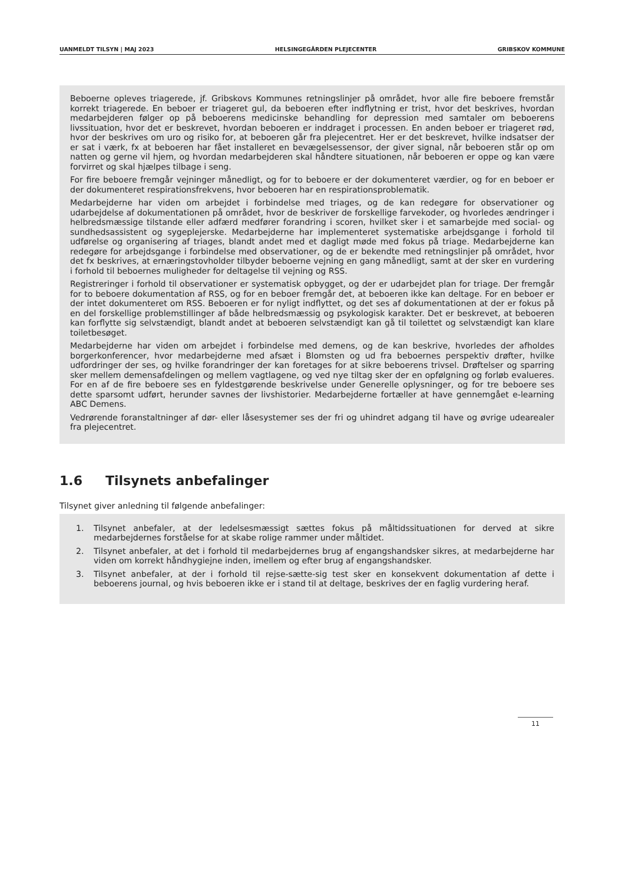UANMELDT TILSYN | MAJ 2023 HELSINGEGÅRDEN PLEJECENTER GRIBSKOV KOMMUNE
Beboerne opleves triagerede, jf. Gribskovs Kommunes retningslinjer på området, hvor alle fire beboere fremstår korrekt triagerede. En beboer er triageret gul, da beboeren efter indflytning er trist, hvor det beskrives, hvordan medarbejderen følger op på beboerens medicinske behandling for depression med samtaler om beboerens livssituation, hvor det er beskrevet, hvordan beboeren er inddraget i processen. En anden beboer er triageret rød, hvor der beskrives om uro og risiko for, at beboeren går fra plejecentret. Her er det beskrevet, hvilke indsatser der er sat i værk, fx at beboeren har fået installeret en bevægelsessensor, der giver signal, når beboeren står op om natten og gerne vil hjem, og hvordan medarbejderen skal håndtere situationen, når beboeren er oppe og kan være forvirret og skal hjælpes tilbage i seng.
For fire beboere fremgår vejninger månedligt, og for to beboere er der dokumenteret værdier, og for en beboer er der dokumenteret respirationsfrekvens, hvor beboeren har en respirationsproblematik.
Medarbejderne har viden om arbejdet i forbindelse med triages, og de kan redegøre for observationer og udarbejdelse af dokumentationen på området, hvor de beskriver de forskellige farvekoder, og hvorledes ændringer i helbredsmæssige tilstande eller adfærd medfører forandring i scoren, hvilket sker i et samarbejde med social- og sundhedsassistent og sygeplejerske. Medarbejderne har implementeret systematiske arbejdsgange i forhold til udførelse og organisering af triages, blandt andet med et dagligt møde med fokus på triage. Medarbejderne kan redegøre for arbejdsgange i forbindelse med observationer, og de er bekendte med retningslinjer på området, hvor det fx beskrives, at ernæringstovholder tilbyder beboerne vejning en gang månedligt, samt at der sker en vurdering i forhold til beboernes muligheder for deltagelse til vejning og RSS.
Registreringer i forhold til observationer er systematisk opbygget, og der er udarbejdet plan for triage. Der fremgår for to beboere dokumentation af RSS, og for en beboer fremgår det, at beboeren ikke kan deltage. For en beboer er der intet dokumenteret om RSS. Beboeren er for nyligt indflyttet, og det ses af dokumentationen at der er fokus på en del forskellige problemstillinger af både helbredsmæssig og psykologisk karakter. Det er beskrevet, at beboeren kan forflytte sig selvstændigt, blandt andet at beboeren selvstændigt kan gå til toilettet og selvstændigt kan klare toiletbesøget.
Medarbejderne har viden om arbejdet i forbindelse med demens, og de kan beskrive, hvorledes der afholdes borgerkonferencer, hvor medarbejderne med afsæt i Blomsten og ud fra beboernes perspektiv drøfter, hvilke udfordringer der ses, og hvilke forandringer der kan foretages for at sikre beboerens trivsel. Drøftelser og sparring sker mellem demensafdelingen og mellem vagtlagene, og ved nye tiltag sker der en opfølgning og forløb evalueres. For en af de fire beboere ses en fyldestgørende beskrivelse under Generelle oplysninger, og for tre beboere ses dette sparsomt udført, herunder savnes der livshistorier. Medarbejderne fortæller at have gennemgået e-learning ABC Demens.
Vedrørende foranstaltninger af dør- eller låsesystemer ses der fri og uhindret adgang til have og øvrige udearealer fra plejecentret.
1.6 Tilsynets anbefalinger
Tilsynet giver anledning til følgende anbefalinger:
1. Tilsynet anbefaler, at der ledelsesmæssigt sættes fokus på måltidssituationen for derved at sikre medarbejdernes forståelse for at skabe rolige rammer under måltidet.
2. Tilsynet anbefaler, at det i forhold til medarbejdernes brug af engangshandsker sikres, at medarbejderne har viden om korrekt håndhygiejne inden, imellem og efter brug af engangshandsker.
3. Tilsynet anbefaler, at der i forhold til rejse-sætte-sig test sker en konsekvent dokumentation af dette i beboerens journal, og hvis beboeren ikke er i stand til at deltage, beskrives der en faglig vurdering heraf.
11